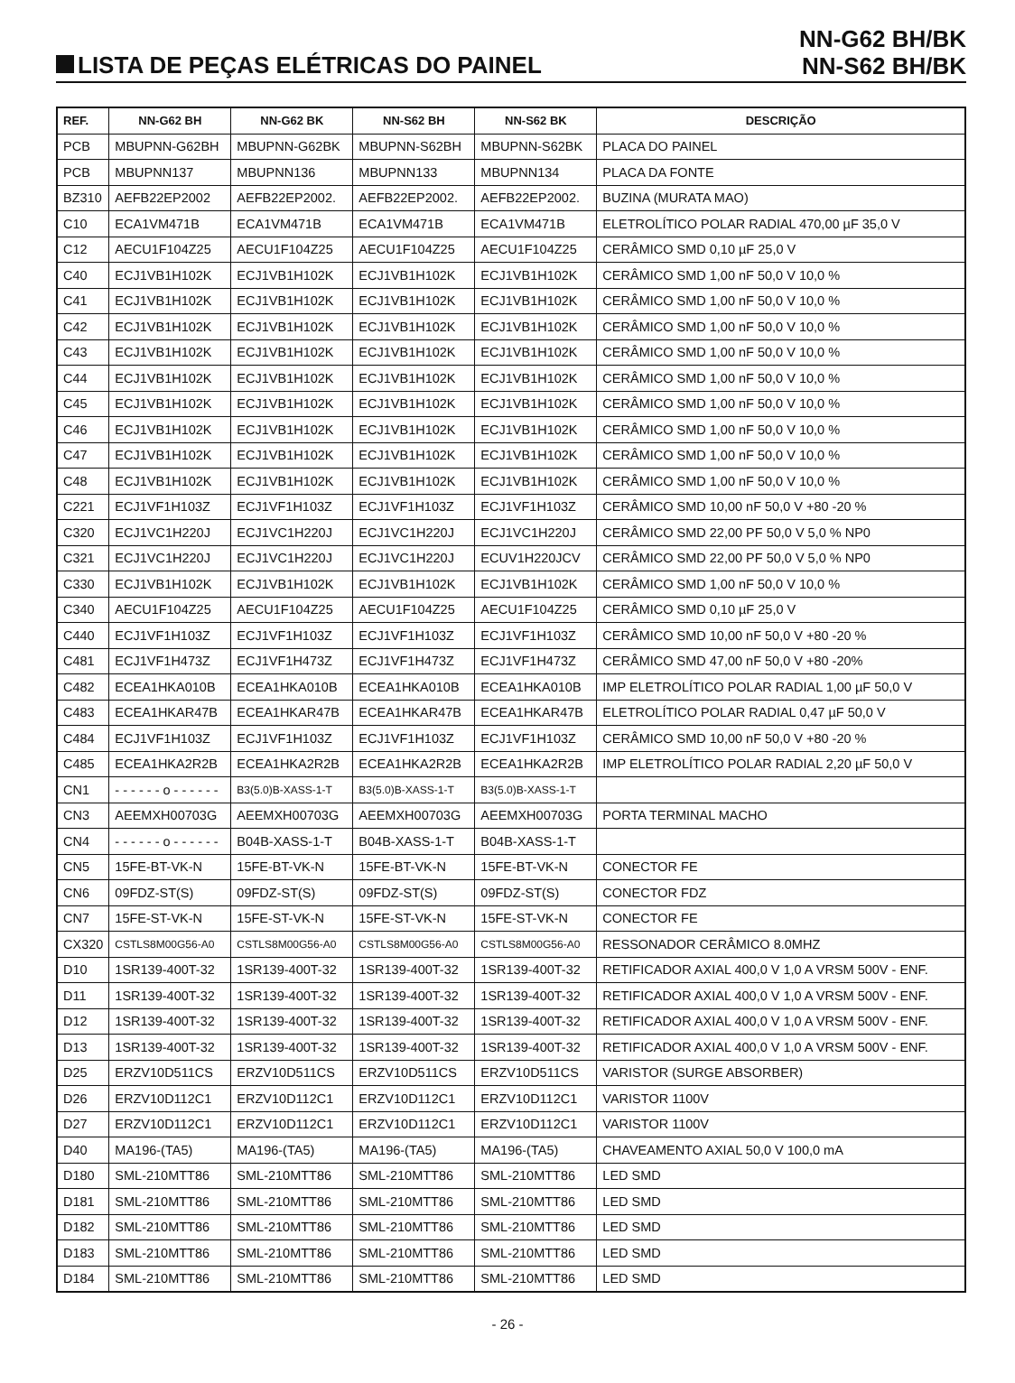LISTA DE PEÇAS ELÉTRICAS DO PAINEL
NN-G62 BH/BK
NN-S62 BH/BK
| REF. | NN-G62 BH | NN-G62 BK | NN-S62 BH | NN-S62 BK | DESCRIÇÃO |
| --- | --- | --- | --- | --- | --- |
| PCB | MBUPNN-G62BH | MBUPNN-G62BK | MBUPNN-S62BH | MBUPNN-S62BK | PLACA DO PAINEL |
| PCB | MBUPNN137 | MBUPNN136 | MBUPNN133 | MBUPNN134 | PLACA DA FONTE |
| BZ310 | AEFB22EP2002 | AEFB22EP2002. | AEFB22EP2002. | AEFB22EP2002. | BUZINA (MURATA MAO) |
| C10 | ECA1VM471B | ECA1VM471B | ECA1VM471B | ECA1VM471B | ELETROLÍTICO POLAR RADIAL 470,00 µF 35,0 V |
| C12 | AECU1F104Z25 | AECU1F104Z25 | AECU1F104Z25 | AECU1F104Z25 | CERÂMICO SMD 0,10 µF 25,0 V |
| C40 | ECJ1VB1H102K | ECJ1VB1H102K | ECJ1VB1H102K | ECJ1VB1H102K | CERÂMICO SMD 1,00 nF 50,0 V 10,0 % |
| C41 | ECJ1VB1H102K | ECJ1VB1H102K | ECJ1VB1H102K | ECJ1VB1H102K | CERÂMICO SMD 1,00 nF 50,0 V 10,0 % |
| C42 | ECJ1VB1H102K | ECJ1VB1H102K | ECJ1VB1H102K | ECJ1VB1H102K | CERÂMICO SMD 1,00 nF 50,0 V 10,0 % |
| C43 | ECJ1VB1H102K | ECJ1VB1H102K | ECJ1VB1H102K | ECJ1VB1H102K | CERÂMICO SMD 1,00 nF 50,0 V 10,0 % |
| C44 | ECJ1VB1H102K | ECJ1VB1H102K | ECJ1VB1H102K | ECJ1VB1H102K | CERÂMICO SMD 1,00 nF 50,0 V 10,0 % |
| C45 | ECJ1VB1H102K | ECJ1VB1H102K | ECJ1VB1H102K | ECJ1VB1H102K | CERÂMICO SMD 1,00 nF 50,0 V 10,0 % |
| C46 | ECJ1VB1H102K | ECJ1VB1H102K | ECJ1VB1H102K | ECJ1VB1H102K | CERÂMICO SMD 1,00 nF 50,0 V 10,0 % |
| C47 | ECJ1VB1H102K | ECJ1VB1H102K | ECJ1VB1H102K | ECJ1VB1H102K | CERÂMICO SMD 1,00 nF 50,0 V 10,0 % |
| C48 | ECJ1VB1H102K | ECJ1VB1H102K | ECJ1VB1H102K | ECJ1VB1H102K | CERÂMICO SMD 1,00 nF 50,0 V 10,0 % |
| C221 | ECJ1VF1H103Z | ECJ1VF1H103Z | ECJ1VF1H103Z | ECJ1VF1H103Z | CERÂMICO SMD 10,00 nF 50,0 V +80 -20 % |
| C320 | ECJ1VC1H220J | ECJ1VC1H220J | ECJ1VC1H220J | ECJ1VC1H220J | CERÂMICO SMD 22,00 PF 50,0 V 5,0 % NP0 |
| C321 | ECJ1VC1H220J | ECJ1VC1H220J | ECJ1VC1H220J | ECUV1H220JCV | CERÂMICO SMD 22,00 PF 50,0 V 5,0 % NP0 |
| C330 | ECJ1VB1H102K | ECJ1VB1H102K | ECJ1VB1H102K | ECJ1VB1H102K | CERÂMICO SMD 1,00 nF 50,0 V 10,0 % |
| C340 | AECU1F104Z25 | AECU1F104Z25 | AECU1F104Z25 | AECU1F104Z25 | CERÂMICO SMD 0,10 µF 25,0 V |
| C440 | ECJ1VF1H103Z | ECJ1VF1H103Z | ECJ1VF1H103Z | ECJ1VF1H103Z | CERÂMICO SMD 10,00 nF 50,0 V +80 -20 % |
| C481 | ECJ1VF1H473Z | ECJ1VF1H473Z | ECJ1VF1H473Z | ECJ1VF1H473Z | CERÂMICO SMD 47,00 nF 50,0 V +80 -20% |
| C482 | ECEA1HKA010B | ECEA1HKA010B | ECEA1HKA010B | ECEA1HKA010B | IMP ELETROLÍTICO POLAR RADIAL 1,00 µF 50,0 V |
| C483 | ECEA1HKAR47B | ECEA1HKAR47B | ECEA1HKAR47B | ECEA1HKAR47B | ELETROLÍTICO POLAR RADIAL 0,47 µF 50,0 V |
| C484 | ECJ1VF1H103Z | ECJ1VF1H103Z | ECJ1VF1H103Z | ECJ1VF1H103Z | CERÂMICO SMD 10,00 nF 50,0 V +80 -20 % |
| C485 | ECEA1HKA2R2B | ECEA1HKA2R2B | ECEA1HKA2R2B | ECEA1HKA2R2B | IMP ELETROLÍTICO POLAR RADIAL 2,20 µF 50,0 V |
| CN1 | - - - - - - o - - - - - - | B3(5.0)B-XASS-1-T | B3(5.0)B-XASS-1-T | B3(5.0)B-XASS-1-T | |
| CN3 | AEEMXH00703G | AEEMXH00703G | AEEMXH00703G | AEEMXH00703G | PORTA TERMINAL MACHO |
| CN4 | - - - - - - o - - - - - - | B04B-XASS-1-T | B04B-XASS-1-T | B04B-XASS-1-T | |
| CN5 | 15FE-BT-VK-N | 15FE-BT-VK-N | 15FE-BT-VK-N | 15FE-BT-VK-N | CONECTOR FE |
| CN6 | 09FDZ-ST(S) | 09FDZ-ST(S) | 09FDZ-ST(S) | 09FDZ-ST(S) | CONECTOR FDZ |
| CN7 | 15FE-ST-VK-N | 15FE-ST-VK-N | 15FE-ST-VK-N | 15FE-ST-VK-N | CONECTOR FE |
| CX320 | CSTLS8M00G56-A0 | CSTLS8M00G56-A0 | CSTLS8M00G56-A0 | CSTLS8M00G56-A0 | RESSONADOR CERÂMICO 8.0MHZ |
| D10 | 1SR139-400T-32 | 1SR139-400T-32 | 1SR139-400T-32 | 1SR139-400T-32 | RETIFICADOR AXIAL 400,0 V 1,0 A VRSM 500V - ENF. |
| D11 | 1SR139-400T-32 | 1SR139-400T-32 | 1SR139-400T-32 | 1SR139-400T-32 | RETIFICADOR AXIAL 400,0 V 1,0 A VRSM 500V - ENF. |
| D12 | 1SR139-400T-32 | 1SR139-400T-32 | 1SR139-400T-32 | 1SR139-400T-32 | RETIFICADOR AXIAL 400,0 V 1,0 A VRSM 500V - ENF. |
| D13 | 1SR139-400T-32 | 1SR139-400T-32 | 1SR139-400T-32 | 1SR139-400T-32 | RETIFICADOR AXIAL 400,0 V 1,0 A VRSM 500V - ENF. |
| D25 | ERZV10D511CS | ERZV10D511CS | ERZV10D511CS | ERZV10D511CS | VARISTOR (SURGE ABSORBER) |
| D26 | ERZV10D112C1 | ERZV10D112C1 | ERZV10D112C1 | ERZV10D112C1 | VARISTOR 1100V |
| D27 | ERZV10D112C1 | ERZV10D112C1 | ERZV10D112C1 | ERZV10D112C1 | VARISTOR 1100V |
| D40 | MA196-(TA5) | MA196-(TA5) | MA196-(TA5) | MA196-(TA5) | CHAVEAMENTO AXIAL 50,0 V 100,0 mA |
| D180 | SML-210MTT86 | SML-210MTT86 | SML-210MTT86 | SML-210MTT86 | LED SMD |
| D181 | SML-210MTT86 | SML-210MTT86 | SML-210MTT86 | SML-210MTT86 | LED SMD |
| D182 | SML-210MTT86 | SML-210MTT86 | SML-210MTT86 | SML-210MTT86 | LED SMD |
| D183 | SML-210MTT86 | SML-210MTT86 | SML-210MTT86 | SML-210MTT86 | LED SMD |
| D184 | SML-210MTT86 | SML-210MTT86 | SML-210MTT86 | SML-210MTT86 | LED SMD |
- 26 -